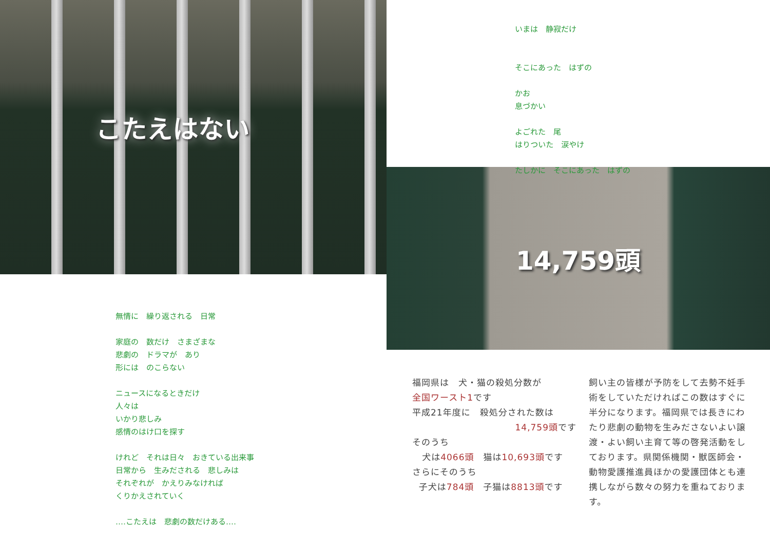こたえはない
無情に　繰り返される　日常
家庭の　数だけ　さまざまな
悲劇の　ドラマが　あり
形には　のこらない
ニュースになるときだけ
人々は
いかり悲しみ
感情のはけ口を探す
けれど　それは日々　おきている出来事
日常から　生みだされる　悲しみは
それぞれが　かえりみなければ
くりかえされていく
‥‥こたえは　悲劇の数だけある‥‥
いまは　静寂だけ
そこにあった　はずの
かお
息づかい
よごれた　尾
はりついた　涙やけ
たしかに　そこにあった　はずの
14,759頭
福岡県は　犬・猫の殺処分数が
全国ワースト1です
平成21年度に　殺処分された数は
14,759頭です
そのうち
犬は4066頭　猫は10,693頭です
さらにそのうち
子犬は784頭　子猫は8813頭です
飼い主の皆様が予防をして去勢不妊手術をしていただければこの数はすぐに半分になります。福岡県では長きにわたり悲劇の動物を生みださないよい譲渡・よい飼い主育て等の啓発活動をしております。県関係機関・獣医師会・動物愛護推進員ほかの愛護団体とも連携しながら数々の努力を重ねております。